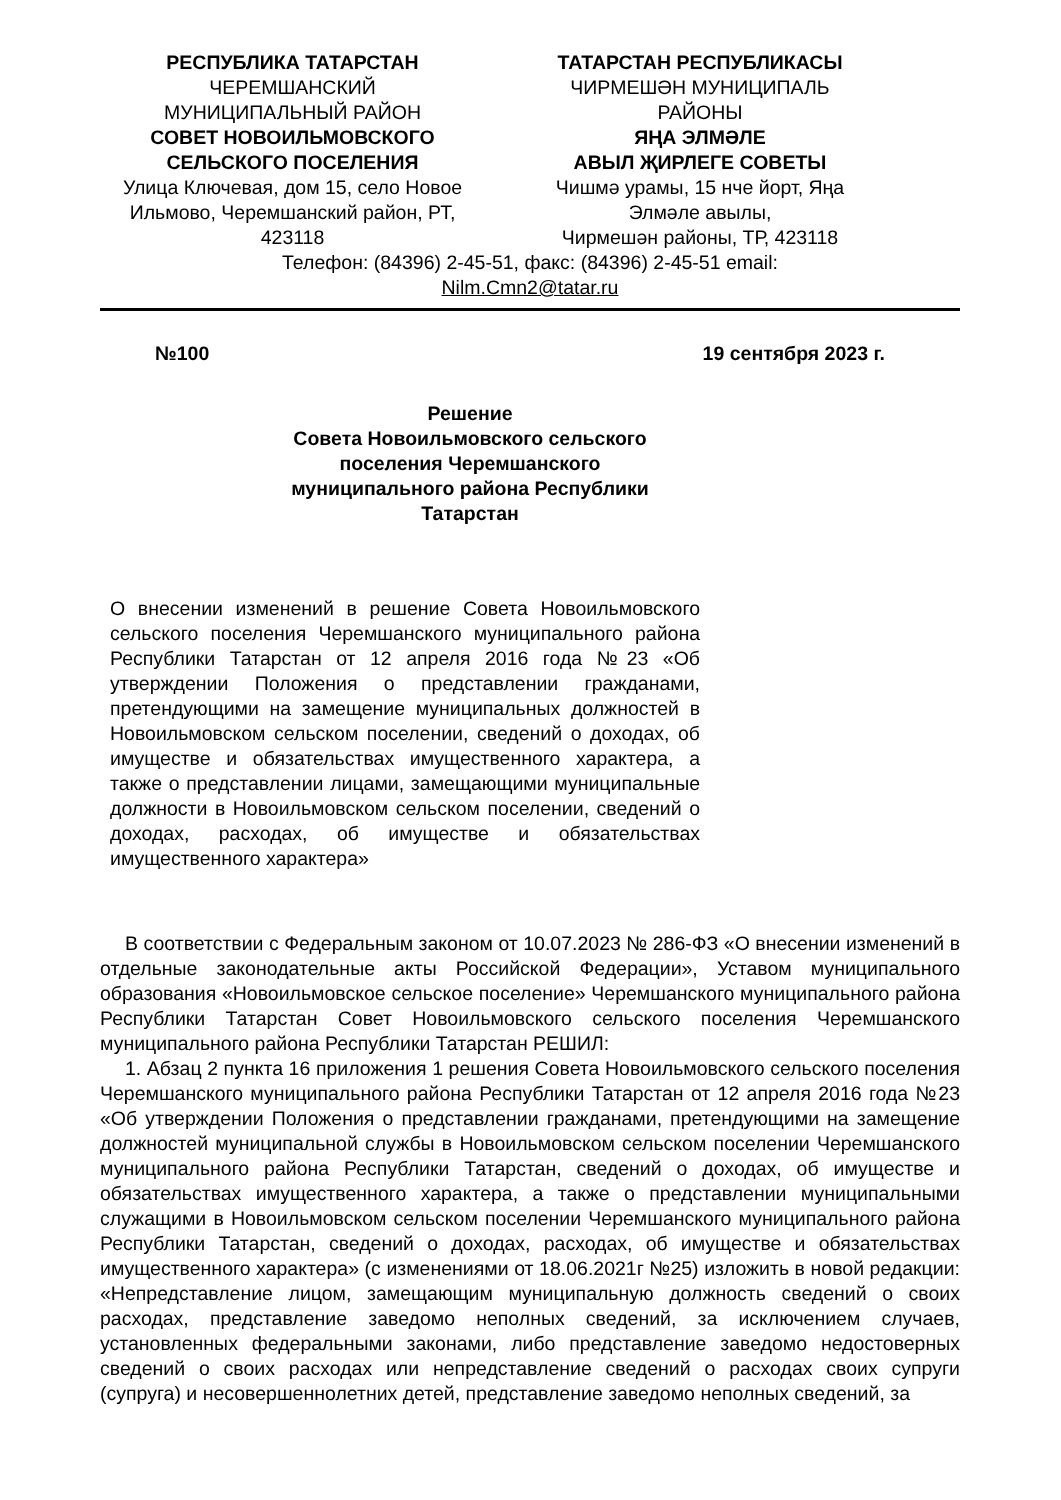РЕСПУБЛИКА ТАТАРСТАН
ЧЕРЕМШАНСКИЙ
МУНИЦИПАЛЬНЫЙ РАЙОН
СОВЕТ НОВОИЛЬМОВСКОГО
СЕЛЬСКОГО ПОСЕЛЕНИЯ
Улица Ключевая, дом 15, село Новое Ильмово, Черемшанский район, РТ, 423118
ТАТАРСТАН РЕСПУБЛИКАСЫ
ЧИРМЕШӘН МУНИЦИПАЛЬ
РАЙОНЫ
ЯҢА ЭЛМӘЛЕ
АВЫЛ ҖИРЛЕГЕ СОВЕТЫ
Чишмә урамы, 15 нче йорт, Яңа Элмәле авылы,
Чирмешән районы, ТР, 423118
Телефон: (84396) 2-45-51, факс: (84396) 2-45-51 email:
Nilm.Cmn2@tatar.ru
№100 19 сентября 2023 г.
Решение
Совета Новоильмовского сельского поселения Черемшанского муниципального района Республики Татарстан
О внесении изменений в решение Совета Новоильмовского сельского поселения Черемшанского муниципального района Республики Татарстан от 12 апреля 2016 года №23 «Об утверждении Положения о представлении гражданами, претендующими на замещение муниципальных должностей в Новоильмовском сельском поселении, сведений о доходах, об имуществе и обязательствах имущественного характера, а также о представлении лицами, замещающими муниципальные должности в Новоильмовском сельском поселении, сведений о доходах, расходах, об имуществе и обязательствах имущественного характера»
В соответствии с Федеральным законом от 10.07.2023 № 286-ФЗ «О внесении изменений в отдельные законодательные акты Российской Федерации», Уставом муниципального образования «Новоильмовское сельское поселение» Черемшанского муниципального района Республики Татарстан Совет Новоильмовского сельского поселения Черемшанского муниципального района Республики Татарстан РЕШИЛ:
1. Абзац 2 пункта 16 приложения 1 решения Совета Новоильмовского сельского поселения Черемшанского муниципального района Республики Татарстан от 12 апреля 2016 года №23 «Об утверждении Положения о представлении гражданами, претендующими на замещение должностей муниципальной службы в Новоильмовском сельском поселении Черемшанского муниципального района Республики Татарстан, сведений о доходах, об имуществе и обязательствах имущественного характера, а также о представлении муниципальными служащими в Новоильмовском сельском поселении Черемшанского муниципального района Республики Татарстан, сведений о доходах, расходах, об имуществе и обязательствах имущественного характера» (с изменениями от 18.06.2021г №25) изложить в новой редакции: «Непредставление лицом, замещающим муниципальную должность сведений о своих расходах, представление заведомо неполных сведений, за исключением случаев, установленных федеральными законами, либо представление заведомо недостоверных сведений о своих расходах или непредставление сведений о расходах своих супруги (супруга) и несовершеннолетних детей, представление заведомо неполных сведений, за